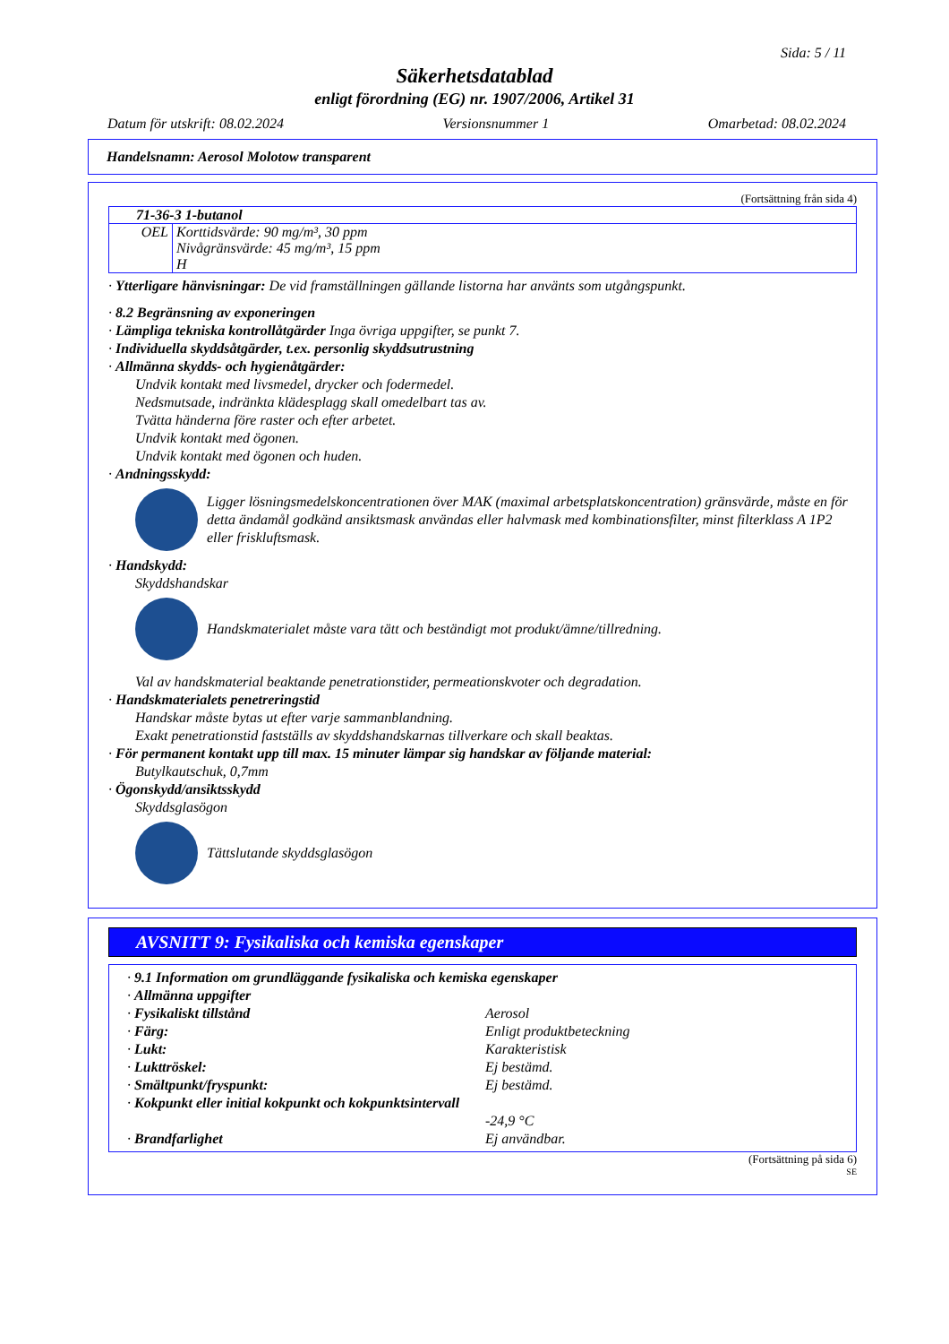Sida: 5 / 11
Säkerhetsdatablad
enligt förordning (EG) nr. 1907/2006, Artikel 31
Datum för utskrift: 08.02.2024 Versionsnummer 1 Omarbetad: 08.02.2024
Handelsnamn: Aerosol Molotow transparent
(Fortsättning från sida 4)
| 71-36-3 1-butanol | |
| OEL | Korttidsvärde: 90 mg/m³, 30 ppm Nivågränsvärde: 45 mg/m³, 15 ppm H |
· Ytterligare hänvisningar: De vid framställningen gällande listorna har använts som utgångspunkt.
· 8.2 Begränsning av exponeringen
· Lämpliga tekniska kontrollåtgärder Inga övriga uppgifter, se punkt 7.
· Individuella skyddsåtgärder, t.ex. personlig skyddsutrustning
· Allmänna skydds- och hygienåtgärder:
Undvik kontakt med livsmedel, drycker och fodermedel.
Nedsmutsade, indränkta klädesplagg skall omedelbart tas av.
Tvätta händerna före raster och efter arbetet.
Undvik kontakt med ögonen.
Undvik kontakt med ögonen och huden.
· Andningsskydd:
Ligger lösningsmedelskoncentrationen över MAK (maximal arbetsplatskoncentration) gränsvärde, måste en för detta ändamål godkänd ansiktsmask användas eller halvmask med kombinationsfilter, minst filterklass A 1P2 eller friskluftsmask.
· Handskydd:
Skyddshandskar
Handskmaterialet måste vara tätt och beständigt mot produkt/ämne/tillredning.
Val av handskmaterial beaktande penetrationstider, permeationskvoter och degradation.
· Handskmaterialets penetreringstid
Handskar måste bytas ut efter varje sammanblandning.
Exakt penetrationstid fastställs av skyddshandskarnas tillverkare och skall beaktas.
· För permanent kontakt upp till max. 15 minuter lämpar sig handskar av följande material:
Butylkautschuk, 0,7mm
· Ögonskydd/ansiktsskydd
Skyddsglasögon
Tättslutande skyddsglasögon
AVSNITT 9: Fysikaliska och kemiska egenskaper
· 9.1 Information om grundläggande fysikaliska och kemiska egenskaper
· Allmänna uppgifter
· Fysikaliskt tillstånd Aerosol · Färg: Enligt produktbeteckning · Lukt: Karakteristisk · Lukttröskel: Ej bestämd. · Smältpunkt/fryspunkt: Ej bestämd. · Kokpunkt eller initial kokpunkt och kokpunktsintervall
-24,9 °C · Brandfarlighet Ej användbar.
(Fortsättning på sida 6)
SE